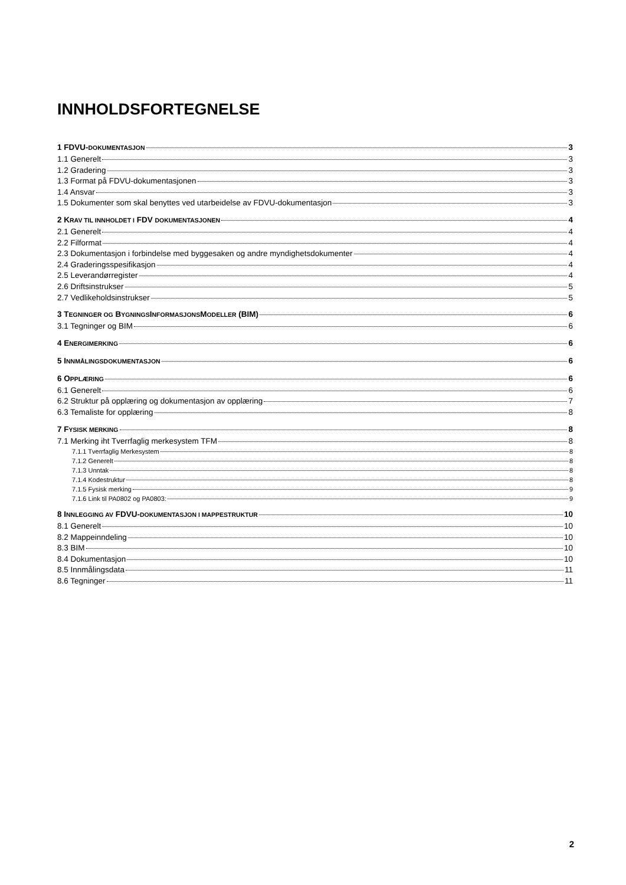INNHOLDSFORTEGNELSE
1 FDVU-DOKUMENTASJON 3
1.1 Generelt 3
1.2 Gradering 3
1.3 Format på FDVU-dokumentasjonen 3
1.4 Ansvar 3
1.5 Dokumenter som skal benyttes ved utarbeidelse av FDVU-dokumentasjon 3
2 KRAV TIL INNHOLDET I FDV DOKUMENTASJONEN 4
2.1 Generelt 4
2.2 Filformat 4
2.3 Dokumentasjon i forbindelse med byggesaken og andre myndighetsdokumenter 4
2.4 Graderingsspesifikasjon 4
2.5 Leverandørregister 4
2.6 Driftsinstrukser 5
2.7 Vedlikeholdsinstrukser 5
3 TEGNINGER OG BYGNINGSINFORMASJONSMODELLER (BIM) 6
3.1 Tegninger og BIM 6
4 ENERGIMERKING 6
5 INNMÅLINGSDOKUMENTASJON 6
6 OPPLÆRING 6
6.1 Generelt 6
6.2 Struktur på opplæring og dokumentasjon av opplæring 7
6.3 Temaliste for opplæring 8
7 FYSISK MERKING 8
7.1 Merking iht Tverrfaglig merkesystem TFM 8
7.1.1 Tverrfaglig Merkesystem 8
7.1.2 Generelt 8
7.1.3 Unntak 8
7.1.4 Kodestruktur 8
7.1.5 Fysisk merking 9
7.1.6 Link til PA0802 og PA0803: 9
8 INNLEGGING AV FDVU-DOKUMENTASJON I MAPPESTRUKTUR 10
8.1 Generelt 10
8.2 Mappeinndeling 10
8.3 BIM 10
8.4 Dokumentasjon 10
8.5 Innmålingsdata 11
8.6 Tegninger 11
2